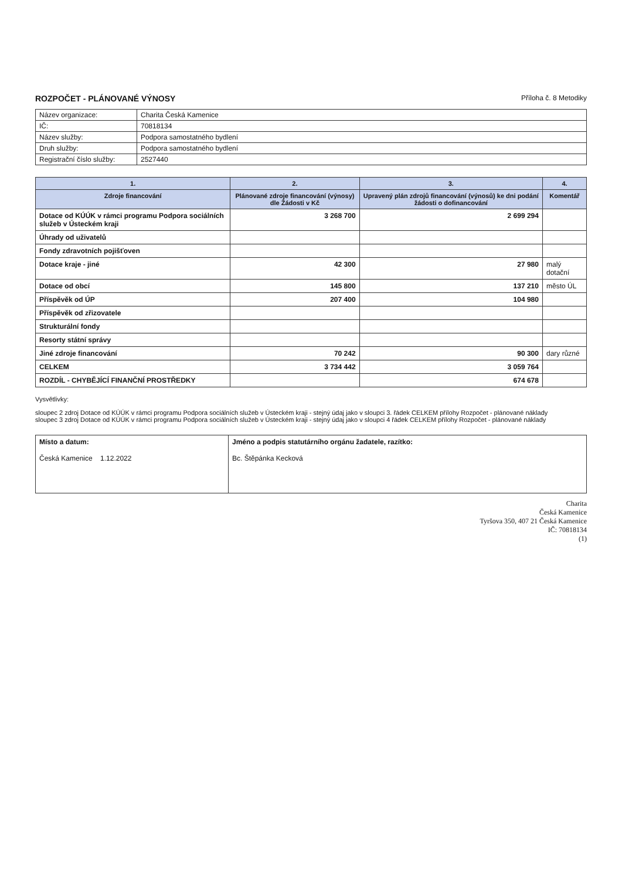ROZPOČET - PLÁNOVANÉ VÝNOSY
Příloha č. 8 Metodiky
| Název organizace: | Charita Česká Kamenice |
| IČ: | 70818134 |
| Název služby: | Podpora samostatného bydlení |
| Druh služby: | Podpora samostatného bydlení |
| Registrační číslo služby: | 2527440 |
| 1. | 2. | 3. | 4. |
| --- | --- | --- | --- |
| Zdroje financování | Plánované zdroje financování (výnosy) dle Žádosti v Kč | Upravený plán zdrojů financování (výnosů) ke dni podání žádosti o dofinancování | Komentář |
| Dotace od KÚÚK v rámci programu Podpora sociálních služeb v Ústeckém kraji | 3 268 700 | 2 699 294 | |
| Úhrady od uživatelů | | | |
| Fondy zdravotních pojišťoven | | | |
| Dotace kraje - jiné | 42 300 | 27 980 | malý dotační |
| Dotace od obcí | 145 800 | 137 210 | město ÚL |
| Příspěvěk od ÚP | 207 400 | 104 980 | |
| Příspěvěk od zřizovatele | | | |
| Strukturální fondy | | | |
| Resorty státní správy | | | |
| Jiné zdroje financování | 70 242 | 90 300 | dary různé |
| CELKEM | 3 734 442 | 3 059 764 | |
| ROZDÍL - CHYBĚJÍCÍ FINANČNÍ PROSTŘEDKY | | 674 678 | |
Vysvětlivky:
sloupec 2 zdroj Dotace od KÚÚK v rámci programu Podpora sociálních služeb v Ústeckém kraji - stejný údaj jako v sloupci 3. řádek CELKEM přílohy Rozpočet - plánované náklady
sloupec 3 zdroj Dotace od KÚÚK v rámci programu Podpora sociálních služeb v Ústeckém kraji - stejný údaj jako v sloupci 4 řádek CELKEM přílohy Rozpočet - plánované náklady
| Místo a datum: Česká Kamenice 1.12.2022 | Jméno a podpis statutárního orgánu žadatele, razítko: Bc. Štěpánka Kecková |
Charita
Česká Kamenice
Tyršova 350, 407 21 Česká Kamenice
IČ: 70818134
(1)